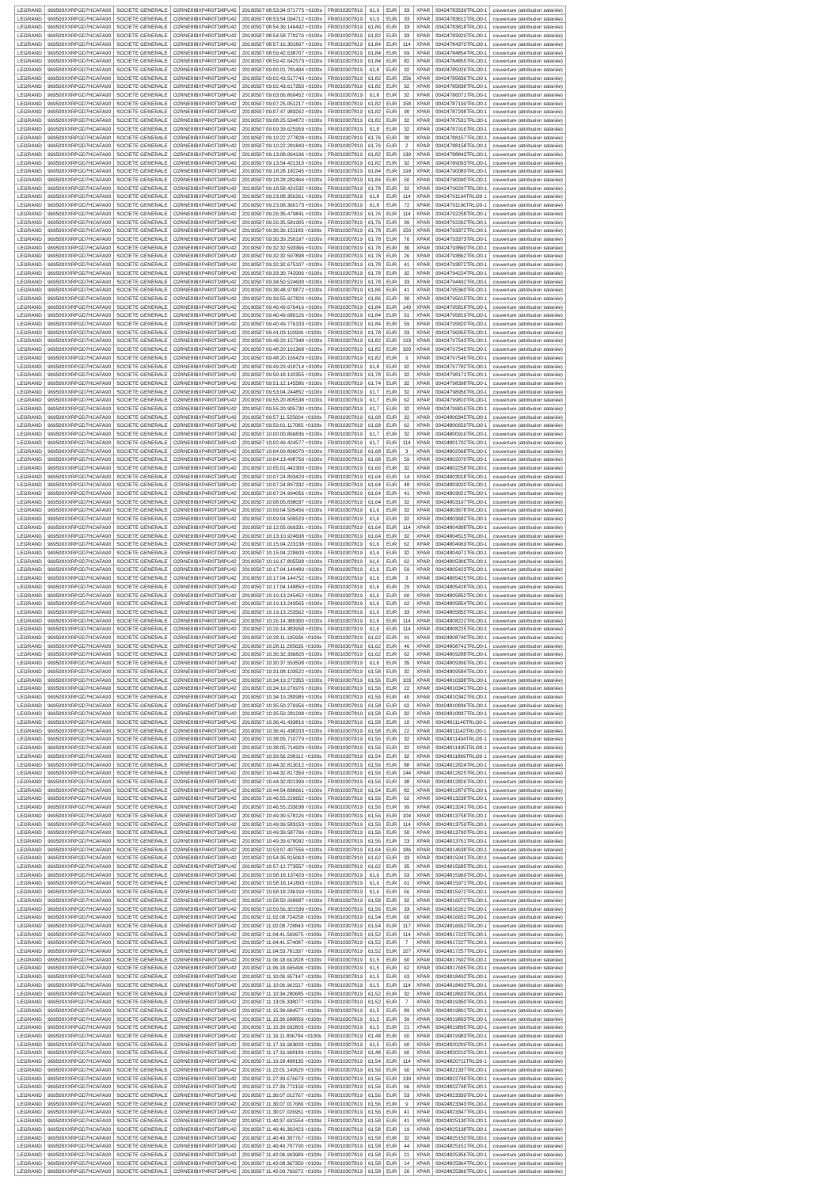| LEGRAND | 969500XXRPGD7HCAFA90 | SOCIETE GENERALE | O2RNE8IBXP4R0TD8PU42 | 20190507 08:53:34.071775 +0100s | FR0010307819 | 61,9 | EUR | 33 | XPAR | 00424783539TRLO0-1 | couverture (attribution salariée) |
| LEGRAND | 969500XXRPGD7HCAFA90 | SOCIETE GENERALE | O2RNE8IBXP4R0TD8PU42 | 20190507 08:53:54.094712 +0100s | FR0010307819 | 61,9 | EUR | 33 | XPAR | 00424783612TRLO0-1 | couverture (attribution salariée) |
| LEGRAND | 969500XXRPGD7HCAFA90 | SOCIETE GENERALE | O2RNE8IBXP4R0TD8PU42 | 20190507 08:54:39.146492 +0100s | FR0010307819 | 61,86 | EUR | 33 | XPAR | 00424783818TRLO0-1 | couverture (attribution salariée) |
| LEGRAND | 969500XXRPGD7HCAFA90 | SOCIETE GENERALE | O2RNE8IBXP4R0TD8PU42 | 20190507 08:54:58.770276 +0100s | FR0010307819 | 61,82 | EUR | 33 | XPAR | 00424783929TRLO0-1 | couverture (attribution salariée) |
| LEGRAND | 969500XXRPGD7HCAFA90 | SOCIETE GENERALE | O2RNE8IBXP4R0TD8PU42 | 20190507 08:57:16.301897 +0100s | FR0010307819 | 61,84 | EUR | 114 | XPAR | 00424784370TRLO0-1 | couverture (attribution salariée) |
| LEGRAND | 969500XXRPGD7HCAFA90 | SOCIETE GENERALE | O2RNE8IBXP4R0TD8PU42 | 20190507 08:59:42.638707 +0100s | FR0010307819 | 61,84 | EUR | 69 | XPAR | 00424784854TRLO0-1 | couverture (attribution salariée) |
| LEGRAND | 969500XXRPGD7HCAFA90 | SOCIETE GENERALE | O2RNE8IBXP4R0TD8PU42 | 20190507 08:59:42.642573 +0100s | FR0010307819 | 61,84 | EUR | 82 | XPAR | 00424784855TRLO0-1 | couverture (attribution salariée) |
| LEGRAND | 969500XXRPGD7HCAFA90 | SOCIETE GENERALE | O2RNE8IBXP4R0TD8PU42 | 20190507 09:00:01.781484 +0100s | FR0010307819 | 61,8 | EUR | 32 | XPAR | 00424785026TRLO0-1 | couverture (attribution salariée) |
| LEGRAND | 969500XXRPGD7HCAFA90 | SOCIETE GENERALE | O2RNE8IBXP4R0TD8PU42 | 20190507 09:02:43.517743 +0100s | FR0010307819 | 61,82 | EUR | 256 | XPAR | 00424785836TRLO0-1 | couverture (attribution salariée) |
| LEGRAND | 969500XXRPGD7HCAFA90 | SOCIETE GENERALE | O2RNE8IBXP4R0TD8PU42 | 20190507 09:02:43.617350 +0100s | FR0010307819 | 61,82 | EUR | 32 | XPAR | 00424785838TRLO0-1 | couverture (attribution salariée) |
| LEGRAND | 969500XXRPGD7HCAFA90 | SOCIETE GENERALE | O2RNE8IBXP4R0TD8PU42 | 20190507 09:03:06.860452 +0100s | FR0010307819 | 61,8 | EUR | 32 | XPAR | 00424786071TRLO0-1 | couverture (attribution salariée) |
| LEGRAND | 969500XXRPGD7HCAFA90 | SOCIETE GENERALE | O2RNE8IBXP4R0TD8PU42 | 20190507 09:07:25.051217 +0100s | FR0010307819 | 61,82 | EUR | 158 | XPAR | 00424787199TRLO0-1 | couverture (attribution salariée) |
| LEGRAND | 969500XXRPGD7HCAFA90 | SOCIETE GENERALE | O2RNE8IBXP4R0TD8PU42 | 20190507 09:07:47.983262 +0100s | FR0010307819 | 61,82 | EUR | 90 | XPAR | 00424787298TRLO0-1 | couverture (attribution salariée) |
| LEGRAND | 969500XXRPGD7HCAFA90 | SOCIETE GENERALE | O2RNE8IBXP4R0TD8PU42 | 20190507 09:08:25.534872 +0100s | FR0010307819 | 61,82 | EUR | 32 | XPAR | 00424787531TRLO0-1 | couverture (attribution salariée) |
| LEGRAND | 969500XXRPGD7HCAFA90 | SOCIETE GENERALE | O2RNE8IBXP4R0TD8PU42 | 20190507 09:09:39.625959 +0100s | FR0010307819 | 61,8 | EUR | 32 | XPAR | 00424787916TRLO0-1 | couverture (attribution salariée) |
| LEGRAND | 969500XXRPGD7HCAFA90 | SOCIETE GENERALE | O2RNE8IBXP4R0TD8PU42 | 20190507 09:10:22.277828 +0100s | FR0010307819 | 61,76 | EUR | 30 | XPAR | 00424788157TRLO0-1 | couverture (attribution salariée) |
| LEGRAND | 969500XXRPGD7HCAFA90 | SOCIETE GENERALE | O2RNE8IBXP4R0TD8PU42 | 20190507 09:10:22.281843 +0100s | FR0010307819 | 61,76 | EUR | 2 | XPAR | 00424788158TRLO0-1 | couverture (attribution salariée) |
| LEGRAND | 969500XXRPGD7HCAFA90 | SOCIETE GENERALE | O2RNE8IBXP4R0TD8PU42 | 20190507 09:13:08.064196 +0100s | FR0010307819 | 61,82 | EUR | 139 | XPAR | 00424788843TRLO0-1 | couverture (attribution salariée) |
| LEGRAND | 969500XXRPGD7HCAFA90 | SOCIETE GENERALE | O2RNE8IBXP4R0TD8PU42 | 20190507 09:13:54.421310 +0100s | FR0010307819 | 61,82 | EUR | 32 | XPAR | 00424789093TRLO0-1 | couverture (attribution salariée) |
| LEGRAND | 969500XXRPGD7HCAFA90 | SOCIETE GENERALE | O2RNE8IBXP4R0TD8PU42 | 20190507 09:18:28.182245 +0100s | FR0010307819 | 61,84 | EUR | 199 | XPAR | 00424790089TRLO0-1 | couverture (attribution salariée) |
| LEGRAND | 969500XXRPGD7HCAFA90 | SOCIETE GENERALE | O2RNE8IBXP4R0TD8PU42 | 20190507 09:18:28.282464 +0100s | FR0010307819 | 61,84 | EUR | 50 | XPAR | 00424790090TRLO0-1 | couverture (attribution salariée) |
| LEGRAND | 969500XXRPGD7HCAFA90 | SOCIETE GENERALE | O2RNE8IBXP4R0TD8PU42 | 20190507 09:18:58.421532 +0100s | FR0010307819 | 61,78 | EUR | 32 | XPAR | 00424790297TRLO0-1 | couverture (attribution salariée) |
| LEGRAND | 969500XXRPGD7HCAFA90 | SOCIETE GENERALE | O2RNE8IBXP4R0TD8PU42 | 20190507 09:23:08.356261 +0100s | FR0010307819 | 61,8 | EUR | 114 | XPAR | 00424791194TRLO0-1 | couverture (attribution salariée) |
| LEGRAND | 969500XXRPGD7HCAFA90 | SOCIETE GENERALE | O2RNE8IBXP4R0TD8PU42 | 20190507 09:23:08.360173 +0100s | FR0010307819 | 61,8 | EUR | 72 | XPAR | 00424791196TRLO0-1 | couverture (attribution salariée) |
| LEGRAND | 969500XXRPGD7HCAFA90 | SOCIETE GENERALE | O2RNE8IBXP4R0TD8PU42 | 20190507 09:26:35.479841 +0100s | FR0010307819 | 61,76 | EUR | 114 | XPAR | 00424792258TRLO0-1 | couverture (attribution salariée) |
| LEGRAND | 969500XXRPGD7HCAFA90 | SOCIETE GENERALE | O2RNE8IBXP4R0TD8PU42 | 20190507 09:26:35.581905 +0100s | FR0010307819 | 61,76 | EUR | 39 | XPAR | 00424792262TRLO0-1 | couverture (attribution salariée) |
| LEGRAND | 969500XXRPGD7HCAFA90 | SOCIETE GENERALE | O2RNE8IBXP4R0TD8PU42 | 20190507 09:30:39.151183 +0100s | FR0010307819 | 61,78 | EUR | 150 | XPAR | 00424793372TRLO0-1 | couverture (attribution salariée) |
| LEGRAND | 969500XXRPGD7HCAFA90 | SOCIETE GENERALE | O2RNE8IBXP4R0TD8PU42 | 20190507 09:30:39.250197 +0100s | FR0010307819 | 61,78 | EUR | 76 | XPAR | 00424793373TRLO0-1 | couverture (attribution salariée) |
| LEGRAND | 969500XXRPGD7HCAFA90 | SOCIETE GENERALE | O2RNE8IBXP4R0TD8PU42 | 20190507 09:32:32.593366 +0100s | FR0010307819 | 61,78 | EUR | 36 | XPAR | 00424793860TRLO0-1 | couverture (attribution salariée) |
| LEGRAND | 969500XXRPGD7HCAFA90 | SOCIETE GENERALE | O2RNE8IBXP4R0TD8PU42 | 20190507 09:32:32.597898 +0100s | FR0010307819 | 61,78 | EUR | 26 | XPAR | 00424793862TRLO0-1 | couverture (attribution salariée) |
| LEGRAND | 969500XXRPGD7HCAFA90 | SOCIETE GENERALE | O2RNE8IBXP4R0TD8PU42 | 20190507 09:32:32.675107 +0100s | FR0010307819 | 61,78 | EUR | 41 | XPAR | 00424793872TRLO0-1 | couverture (attribution salariée) |
| LEGRAND | 969500XXRPGD7HCAFA90 | SOCIETE GENERALE | O2RNE8IBXP4R0TD8PU42 | 20190507 09:33:30.742006 +0100s | FR0010307819 | 61,78 | EUR | 32 | XPAR | 00424794224TRLO0-1 | couverture (attribution salariée) |
| LEGRAND | 969500XXRPGD7HCAFA90 | SOCIETE GENERALE | O2RNE8IBXP4R0TD8PU42 | 20190507 09:34:50.524600 +0100s | FR0010307819 | 61,78 | EUR | 33 | XPAR | 00424794492TRLO0-1 | couverture (attribution salariée) |
| LEGRAND | 969500XXRPGD7HCAFA90 | SOCIETE GENERALE | O2RNE8IBXP4R0TD8PU42 | 20190507 09:38:48.970872 +0100s | FR0010307819 | 61,86 | EUR | 41 | XPAR | 00424795360TRLO0-1 | couverture (attribution salariée) |
| LEGRAND | 969500XXRPGD7HCAFA90 | SOCIETE GENERALE | O2RNE8IBXP4R0TD8PU42 | 20190507 09:39:55.927820 +0100s | FR0010307819 | 61,86 | EUR | 30 | XPAR | 00424795615TRLO0-1 | couverture (attribution salariée) |
| LEGRAND | 969500XXRPGD7HCAFA90 | SOCIETE GENERALE | O2RNE8IBXP4R0TD8PU42 | 20190507 09:40:49.676416 +0100s | FR0010307819 | 61,84 | EUR | 140 | XPAR | 00424795818TRLO0-1 | couverture (attribution salariée) |
| LEGRAND | 969500XXRPGD7HCAFA90 | SOCIETE GENERALE | O2RNE8IBXP4R0TD8PU42 | 20190507 09:40:49.680126 +0100s | FR0010307819 | 61,84 | EUR | 51 | XPAR | 00424795819TRLO0-1 | couverture (attribution salariée) |
| LEGRAND | 969500XXRPGD7HCAFA90 | SOCIETE GENERALE | O2RNE8IBXP4R0TD8PU42 | 20190507 09:40:49.776103 +0100s | FR0010307819 | 61,84 | EUR | 59 | XPAR | 00424795820TRLO0-1 | couverture (attribution salariée) |
| LEGRAND | 969500XXRPGD7HCAFA90 | SOCIETE GENERALE | O2RNE8IBXP4R0TD8PU42 | 20190507 09:41:03.110996 +0100s | FR0010307819 | 61,78 | EUR | 33 | XPAR | 00424796055TRLO0-1 | couverture (attribution salariée) |
| LEGRAND | 969500XXRPGD7HCAFA90 | SOCIETE GENERALE | O2RNE8IBXP4R0TD8PU42 | 20190507 09:48:20.157348 +0100s | FR0010307819 | 61,82 | EUR | 193 | XPAR | 00424797543TRLO0-1 | couverture (attribution salariée) |
| LEGRAND | 969500XXRPGD7HCAFA90 | SOCIETE GENERALE | O2RNE8IBXP4R0TD8PU42 | 20190507 09:48:20.161368 +0100s | FR0010307819 | 61,82 | EUR | 100 | XPAR | 00424797545TRLO0-1 | couverture (attribution salariée) |
| LEGRAND | 969500XXRPGD7HCAFA90 | SOCIETE GENERALE | O2RNE8IBXP4R0TD8PU42 | 20190507 09:48:20.165429 +0100s | FR0010307819 | 61,82 | EUR | 9 | XPAR | 00424797546TRLO0-1 | couverture (attribution salariée) |
| LEGRAND | 969500XXRPGD7HCAFA90 | SOCIETE GENERALE | O2RNE8IBXP4R0TD8PU42 | 20190507 09:49:29.918714 +0100s | FR0010307819 | 61,8 | EUR | 32 | XPAR | 00424797782TRLO0-1 | couverture (attribution salariée) |
| LEGRAND | 969500XXRPGD7HCAFA90 | SOCIETE GENERALE | O2RNE8IBXP4R0TD8PU42 | 20190507 09:50:18.192355 +0100s | FR0010307819 | 61,78 | EUR | 32 | XPAR | 00424798171TRLO0-1 | couverture (attribution salariée) |
| LEGRAND | 969500XXRPGD7HCAFA90 | SOCIETE GENERALE | O2RNE8IBXP4R0TD8PU42 | 20190507 09:51:12.145586 +0100s | FR0010307819 | 61,74 | EUR | 32 | XPAR | 00424798398TRLO0-1 | couverture (attribution salariée) |
| LEGRAND | 969500XXRPGD7HCAFA90 | SOCIETE GENERALE | O2RNE8IBXP4R0TD8PU42 | 20190507 09:53:04.244852 +0100s | FR0010307819 | 61,7 | EUR | 32 | XPAR | 00424798956TRLO0-1 | couverture (attribution salariée) |
| LEGRAND | 969500XXRPGD7HCAFA90 | SOCIETE GENERALE | O2RNE8IBXP4R0TD8PU42 | 20190507 09:55:20.805538 +0100s | FR0010307819 | 61,7 | EUR | 62 | XPAR | 00424799810TRLO0-1 | couverture (attribution salariée) |
| LEGRAND | 969500XXRPGD7HCAFA90 | SOCIETE GENERALE | O2RNE8IBXP4R0TD8PU42 | 20190507 09:55:20.905730 +0100s | FR0010307819 | 61,7 | EUR | 32 | XPAR | 00424799816TRLO0-1 | couverture (attribution salariée) |
| LEGRAND | 969500XXRPGD7HCAFA90 | SOCIETE GENERALE | O2RNE8IBXP4R0TD8PU42 | 20190507 09:57:11.525604 +0100s | FR0010307819 | 61,68 | EUR | 32 | XPAR | 00424800345TRLO0-1 | couverture (attribution salariée) |
| LEGRAND | 969500XXRPGD7HCAFA90 | SOCIETE GENERALE | O2RNE8IBXP4R0TD8PU42 | 20190507 09:59:01.117085 +0100s | FR0010307819 | 61,68 | EUR | 62 | XPAR | 00424800659TRLO0-1 | couverture (attribution salariée) |
| LEGRAND | 969500XXRPGD7HCAFA90 | SOCIETE GENERALE | O2RNE8IBXP4R0TD8PU42 | 20190507 10:00:00.866836 +0100s | FR0010307819 | 61,7 | EUR | 32 | XPAR | 00424800916TRLO0-1 | couverture (attribution salariée) |
| LEGRAND | 969500XXRPGD7HCAFA90 | SOCIETE GENERALE | O2RNE8IBXP4R0TD8PU42 | 20190507 10:02:49.424577 +0100s | FR0010307819 | 61,7 | EUR | 114 | XPAR | 00424801702TRLO0-1 | couverture (attribution salariée) |
| LEGRAND | 969500XXRPGD7HCAFA90 | SOCIETE GENERALE | O2RNE8IBXP4R0TD8PU42 | 20190507 10:04:09.896070 +0100s | FR0010307819 | 61,68 | EUR | 3 | XPAR | 00424802068TRLO0-1 | couverture (attribution salariée) |
| LEGRAND | 969500XXRPGD7HCAFA90 | SOCIETE GENERALE | O2RNE8IBXP4R0TD8PU42 | 20190507 10:04:13.498750 +0100s | FR0010307819 | 61,68 | EUR | 59 | XPAR | 00424802070TRLO0-1 | couverture (attribution salariée) |
| LEGRAND | 969500XXRPGD7HCAFA90 | SOCIETE GENERALE | O2RNE8IBXP4R0TD8PU42 | 20190507 10:05:01.442300 +0100s | FR0010307819 | 61,66 | EUR | 32 | XPAR | 00424802258TRLO0-1 | couverture (attribution salariée) |
| LEGRAND | 969500XXRPGD7HCAFA90 | SOCIETE GENERALE | O2RNE8IBXP4R0TD8PU42 | 20190507 10:07:24.893420 +0100s | FR0010307819 | 61,64 | EUR | 14 | XPAR | 00424803018TRLO0-1 | couverture (attribution salariée) |
| LEGRAND | 969500XXRPGD7HCAFA90 | SOCIETE GENERALE | O2RNE8IBXP4R0TD8PU42 | 20190507 10:07:24.897332 +0100s | FR0010307819 | 61,64 | EUR | 48 | XPAR | 00424803020TRLO0-1 | couverture (attribution salariée) |
| LEGRAND | 969500XXRPGD7HCAFA90 | SOCIETE GENERALE | O2RNE8IBXP4R0TD8PU42 | 20190507 10:07:24.994056 +0100s | FR0010307819 | 61,64 | EUR | 41 | XPAR | 00424803021TRLO0-1 | couverture (attribution salariée) |
| LEGRAND | 969500XXRPGD7HCAFA90 | SOCIETE GENERALE | O2RNE8IBXP4R0TD8PU42 | 20190507 10:08:05.838037 +0100s | FR0010307819 | 61,64 | EUR | 32 | XPAR | 00424803197TRLO0-1 | couverture (attribution salariée) |
| LEGRAND | 969500XXRPGD7HCAFA90 | SOCIETE GENERALE | O2RNE8IBXP4R0TD8PU42 | 20190507 10:09:04.505456 +0100s | FR0010307819 | 61,6 | EUR | 32 | XPAR | 00424803678TRLO0-1 | couverture (attribution salariée) |
| LEGRAND | 969500XXRPGD7HCAFA90 | SOCIETE GENERALE | O2RNE8IBXP4R0TD8PU42 | 20190507 10:09:04.509529 +0100s | FR0010307819 | 61,6 | EUR | 32 | XPAR | 00424803682TRLO0-1 | couverture (attribution salariée) |
| LEGRAND | 969500XXRPGD7HCAFA90 | SOCIETE GENERALE | O2RNE8IBXP4R0TD8PU42 | 20190507 10:12:05.069331 +0100s | FR0010307819 | 61,64 | EUR | 114 | XPAR | 00424804308TRLO0-1 | couverture (attribution salariée) |
| LEGRAND | 969500XXRPGD7HCAFA90 | SOCIETE GENERALE | O2RNE8IBXP4R0TD8PU42 | 20190507 10:13:10.924608 +0100s | FR0010307819 | 61,64 | EUR | 32 | XPAR | 00424804515TRLO0-1 | couverture (attribution salariée) |
| LEGRAND | 969500XXRPGD7HCAFA90 | SOCIETE GENERALE | O2RNE8IBXP4R0TD8PU42 | 20190507 10:15:04.223138 +0100s | FR0010307819 | 61,6 | EUR | 62 | XPAR | 00424804969TRLO0-1 | couverture (attribution salariée) |
| LEGRAND | 969500XXRPGD7HCAFA90 | SOCIETE GENERALE | O2RNE8IBXP4R0TD8PU42 | 20190507 10:15:04.228603 +0100s | FR0010307819 | 61,6 | EUR | 32 | XPAR | 00424804971TRLO0-1 | couverture (attribution salariée) |
| LEGRAND | 969500XXRPGD7HCAFA90 | SOCIETE GENERALE | O2RNE8IBXP4R0TD8PU42 | 20190507 10:16:17.805508 +0100s | FR0010307819 | 61,6 | EUR | 62 | XPAR | 00424805306TRLO0-1 | couverture (attribution salariée) |
| LEGRAND | 969500XXRPGD7HCAFA90 | SOCIETE GENERALE | O2RNE8IBXP4R0TD8PU42 | 20190507 10:17:04.140489 +0100s | FR0010307819 | 61,6 | EUR | 59 | XPAR | 00424805423TRLO0-1 | couverture (attribution salariée) |
| LEGRAND | 969500XXRPGD7HCAFA90 | SOCIETE GENERALE | O2RNE8IBXP4R0TD8PU42 | 20190507 10:17:04.144752 +0100s | FR0010307819 | 61,6 | EUR | 3 | XPAR | 00424805425TRLO0-1 | couverture (attribution salariée) |
| LEGRAND | 969500XXRPGD7HCAFA90 | SOCIETE GENERALE | O2RNE8IBXP4R0TD8PU42 | 20190507 10:17:04.148859 +0100s | FR0010307819 | 61,6 | EUR | 29 | XPAR | 00424805428TRLO0-1 | couverture (attribution salariée) |
| LEGRAND | 969500XXRPGD7HCAFA90 | SOCIETE GENERALE | O2RNE8IBXP4R0TD8PU42 | 20190507 10:19:13.245452 +0100s | FR0010307819 | 61,6 | EUR | 60 | XPAR | 00424805852TRLO0-1 | couverture (attribution salariée) |
| LEGRAND | 969500XXRPGD7HCAFA90 | SOCIETE GENERALE | O2RNE8IBXP4R0TD8PU42 | 20190507 10:19:13.249565 +0100s | FR0010307819 | 61,6 | EUR | 62 | XPAR | 00424805854TRLO0-1 | couverture (attribution salariée) |
| LEGRAND | 969500XXRPGD7HCAFA90 | SOCIETE GENERALE | O2RNE8IBXP4R0TD8PU42 | 20190507 10:19:13.253562 +0100s | FR0010307819 | 61,6 | EUR | 33 | XPAR | 00424805855TRLO0-1 | couverture (attribution salariée) |
| LEGRAND | 969500XXRPGD7HCAFA90 | SOCIETE GENERALE | O2RNE8IBXP4R0TD8PU42 | 20190507 10:26:14.380300 +0100s | FR0010307819 | 61,6 | EUR | 114 | XPAR | 00424808222TRLO0-1 | couverture (attribution salariée) |
| LEGRAND | 969500XXRPGD7HCAFA90 | SOCIETE GENERALE | O2RNE8IBXP4R0TD8PU42 | 20190507 10:26:14.383958 +0100s | FR0010307819 | 61,6 | EUR | 114 | XPAR | 00424808225TRLO0-1 | couverture (attribution salariée) |
| LEGRAND | 969500XXRPGD7HCAFA90 | SOCIETE GENERALE | O2RNE8IBXP4R0TD8PU42 | 20190507 10:28:11.105936 +0100s | FR0010307819 | 61,62 | EUR | 91 | XPAR | 00424808740TRLO0-1 | couverture (attribution salariée) |
| LEGRAND | 969500XXRPGD7HCAFA90 | SOCIETE GENERALE | O2RNE8IBXP4R0TD8PU42 | 20190507 10:28:11.205635 +0100s | FR0010307819 | 61,62 | EUR | 46 | XPAR | 00424808741TRLO0-1 | couverture (attribution salariée) |
| LEGRAND | 969500XXRPGD7HCAFA90 | SOCIETE GENERALE | O2RNE8IBXP4R0TD8PU42 | 20190507 10:30:32.336820 +0100s | FR0010307819 | 61,62 | EUR | 62 | XPAR | 00424809288TRLO0-1 | couverture (attribution salariée) |
| LEGRAND | 969500XXRPGD7HCAFA90 | SOCIETE GENERALE | O2RNE8IBXP4R0TD8PU42 | 20190507 10:30:37.553508 +0100s | FR0010307819 | 61,6 | EUR | 35 | XPAR | 00424809396TRLO0-1 | couverture (attribution salariée) |
| LEGRAND | 969500XXRPGD7HCAFA90 | SOCIETE GENERALE | O2RNE8IBXP4R0TD8PU42 | 20190507 10:31:08.103522 +0100s | FR0010307819 | 61,58 | EUR | 32 | XPAR | 00424809584TRLO0-1 | couverture (attribution salariée) |
| LEGRAND | 969500XXRPGD7HCAFA90 | SOCIETE GENERALE | O2RNE8IBXP4R0TD8PU42 | 20190507 10:34:19.272355 +0100s | FR0010307819 | 61,56 | EUR | 103 | XPAR | 00424810338TRLO0-1 | couverture (attribution salariée) |
| LEGRAND | 969500XXRPGD7HCAFA90 | SOCIETE GENERALE | O2RNE8IBXP4R0TD8PU42 | 20190507 10:34:19.276976 +0100s | FR0010307819 | 61,56 | EUR | 22 | XPAR | 00424810341TRLO0-1 | couverture (attribution salariée) |
| LEGRAND | 969500XXRPGD7HCAFA90 | SOCIETE GENERALE | O2RNE8IBXP4R0TD8PU42 | 20190507 10:34:19.280985 +0100s | FR0010307819 | 61,56 | EUR | 40 | XPAR | 00424810342TRLO0-1 | couverture (attribution salariée) |
| LEGRAND | 969500XXRPGD7HCAFA90 | SOCIETE GENERALE | O2RNE8IBXP4R0TD8PU42 | 20190507 10:35:50.276956 +0100s | FR0010307819 | 61,58 | EUR | 62 | XPAR | 00424810836TRLO0-1 | couverture (attribution salariée) |
| LEGRAND | 969500XXRPGD7HCAFA90 | SOCIETE GENERALE | O2RNE8IBXP4R0TD8PU42 | 20190507 10:35:50.281298 +0100s | FR0010307819 | 61,58 | EUR | 32 | XPAR | 00424810837TRLO0-1 | couverture (attribution salariée) |
| LEGRAND | 969500XXRPGD7HCAFA90 | SOCIETE GENERALE | O2RNE8IBXP4R0TD8PU42 | 20190507 10:36:41.433816 +0100s | FR0010307819 | 61,58 | EUR | 10 | XPAR | 00424811140TRLO0-1 | couverture (attribution salariée) |
| LEGRAND | 969500XXRPGD7HCAFA90 | SOCIETE GENERALE | O2RNE8IBXP4R0TD8PU42 | 20190507 10:36:41.438203 +0100s | FR0010307819 | 61,58 | EUR | 22 | XPAR | 00424811142TRLO0-1 | couverture (attribution salariée) |
| LEGRAND | 969500XXRPGD7HCAFA90 | SOCIETE GENERALE | O2RNE8IBXP4R0TD8PU42 | 20190507 10:38:05.710779 +0100s | FR0010307819 | 61,56 | EUR | 32 | XPAR | 00424811494TRLO0-1 | couverture (attribution salariée) |
| LEGRAND | 969500XXRPGD7HCAFA90 | SOCIETE GENERALE | O2RNE8IBXP4R0TD8PU42 | 20190507 10:38:05.714929 +0100s | FR0010307819 | 61,56 | EUR | 32 | XPAR | 00424811495TRLO0-1 | couverture (attribution salariée) |
| LEGRAND | 969500XXRPGD7HCAFA90 | SOCIETE GENERALE | O2RNE8IBXP4R0TD8PU42 | 20190507 10:39:56.298112 +0100s | FR0010307819 | 61,54 | EUR | 32 | XPAR | 00424811869TRLO0-1 | couverture (attribution salariée) |
| LEGRAND | 969500XXRPGD7HCAFA90 | SOCIETE GENERALE | O2RNE8IBXP4R0TD8PU42 | 20190507 10:44:32.813012 +0100s | FR0010307819 | 61,56 | EUR | 88 | XPAR | 00424812824TRLO0-1 | couverture (attribution salariée) |
| LEGRAND | 969500XXRPGD7HCAFA90 | SOCIETE GENERALE | O2RNE8IBXP4R0TD8PU42 | 20190507 10:44:32.817359 +0100s | FR0010307819 | 61,56 | EUR | 144 | XPAR | 00424812825TRLO0-1 | couverture (attribution salariée) |
| LEGRAND | 969500XXRPGD7HCAFA90 | SOCIETE GENERALE | O2RNE8IBXP4R0TD8PU42 | 20190507 10:44:32.821399 +0100s | FR0010307819 | 61,56 | EUR | 38 | XPAR | 00424812826TRLO0-1 | couverture (attribution salariée) |
| LEGRAND | 969500XXRPGD7HCAFA90 | SOCIETE GENERALE | O2RNE8IBXP4R0TD8PU42 | 20190507 10:44:54.830661 +0100s | FR0010307819 | 61,54 | EUR | 82 | XPAR | 00424812879TRLO0-1 | couverture (attribution salariée) |
| LEGRAND | 969500XXRPGD7HCAFA90 | SOCIETE GENERALE | O2RNE8IBXP4R0TD8PU42 | 20190507 10:46:55.229652 +0100s | FR0010307819 | 61,56 | EUR | 62 | XPAR | 00424813238TRLO0-1 | couverture (attribution salariée) |
| LEGRAND | 969500XXRPGD7HCAFA90 | SOCIETE GENERALE | O2RNE8IBXP4R0TD8PU42 | 20190507 10:46:55.233638 +0100s | FR0010307819 | 61,56 | EUR | 99 | XPAR | 00424813241TRLO0-1 | couverture (attribution salariée) |
| LEGRAND | 969500XXRPGD7HCAFA90 | SOCIETE GENERALE | O2RNE8IBXP4R0TD8PU42 | 20190507 10:49:39.578126 +0100s | FR0010307819 | 61,56 | EUR | 104 | XPAR | 00424813758TRLO0-1 | couverture (attribution salariée) |
| LEGRAND | 969500XXRPGD7HCAFA90 | SOCIETE GENERALE | O2RNE8IBXP4R0TD8PU42 | 20190507 10:49:39.583153 +0100s | FR0010307819 | 61,56 | EUR | 114 | XPAR | 00424813759TRLO0-1 | couverture (attribution salariée) |
| LEGRAND | 969500XXRPGD7HCAFA90 | SOCIETE GENERALE | O2RNE8IBXP4R0TD8PU42 | 20190507 10:49:39.587766 +0100s | FR0010307819 | 61,56 | EUR | 50 | XPAR | 00424813760TRLO0-1 | couverture (attribution salariée) |
| LEGRAND | 969500XXRPGD7HCAFA90 | SOCIETE GENERALE | O2RNE8IBXP4R0TD8PU42 | 20190507 10:49:39.678092 +0100s | FR0010307819 | 61,56 | EUR | 23 | XPAR | 00424813761TRLO0-1 | couverture (attribution salariée) |
| LEGRAND | 969500XXRPGD7HCAFA90 | SOCIETE GENERALE | O2RNE8IBXP4R0TD8PU42 | 20190507 10:53:07.407556 +0100s | FR0010307819 | 61,64 | EUR | 186 | XPAR | 00424814638TRLO0-1 | couverture (attribution salariée) |
| LEGRAND | 969500XXRPGD7HCAFA90 | SOCIETE GENERALE | O2RNE8IBXP4R0TD8PU42 | 20190507 10:54:35.815063 +0100s | FR0010307819 | 61,62 | EUR | 33 | XPAR | 00424815041TRLO0-1 | couverture (attribution salariée) |
| LEGRAND | 969500XXRPGD7HCAFA90 | SOCIETE GENERALE | O2RNE8IBXP4R0TD8PU42 | 20190507 10:57:12.773557 +0100s | FR0010307819 | 61,62 | EUR | 35 | XPAR | 00424815685TRLO0-1 | couverture (attribution salariée) |
| LEGRAND | 969500XXRPGD7HCAFA90 | SOCIETE GENERALE | O2RNE8IBXP4R0TD8PU42 | 20190507 10:58:18.137429 +0100s | FR0010307819 | 61,6 | EUR | 53 | XPAR | 00424815969TRLO0-1 | couverture (attribution salariée) |
| LEGRAND | 969500XXRPGD7HCAFA90 | SOCIETE GENERALE | O2RNE8IBXP4R0TD8PU42 | 20190507 10:58:18.141893 +0100s | FR0010307819 | 61,6 | EUR | 61 | XPAR | 00424815971TRLO0-1 | couverture (attribution salariée) |
| LEGRAND | 969500XXRPGD7HCAFA90 | SOCIETE GENERALE | O2RNE8IBXP4R0TD8PU42 | 20190507 10:58:18.236169 +0100s | FR0010307819 | 61,6 | EUR | 56 | XPAR | 00424815972TRLO0-1 | couverture (attribution salariée) |
| LEGRAND | 969500XXRPGD7HCAFA90 | SOCIETE GENERALE | O2RNE8IBXP4R0TD8PU42 | 20190507 10:58:50.268687 +0100s | FR0010307819 | 61,58 | EUR | 32 | XPAR | 00424816072TRLO0-1 | couverture (attribution salariée) |
| LEGRAND | 969500XXRPGD7HCAFA90 | SOCIETE GENERALE | O2RNE8IBXP4R0TD8PU42 | 20190507 10:59:56.321539 +0100s | FR0010307819 | 61,56 | EUR | 33 | XPAR | 00424816261TRLO0-1 | couverture (attribution salariée) |
| LEGRAND | 969500XXRPGD7HCAFA90 | SOCIETE GENERALE | O2RNE8IBXP4R0TD8PU42 | 20190507 11:02:08.724258 +0100s | FR0010307819 | 61,54 | EUR | 60 | XPAR | 00424816651TRLO0-1 | couverture (attribution salariée) |
| LEGRAND | 969500XXRPGD7HCAFA90 | SOCIETE GENERALE | O2RNE8IBXP4R0TD8PU42 | 20190507 11:02:08.728843 +0100s | FR0010307819 | 61,54 | EUR | 117 | XPAR | 00424816652TRLO0-1 | couverture (attribution salariée) |
| LEGRAND | 969500XXRPGD7HCAFA90 | SOCIETE GENERALE | O2RNE8IBXP4R0TD8PU42 | 20190507 11:04:41.569975 +0100s | FR0010307819 | 61,52 | EUR | 114 | XPAR | 00424817225TRLO0-1 | couverture (attribution salariée) |
| LEGRAND | 969500XXRPGD7HCAFA90 | SOCIETE GENERALE | O2RNE8IBXP4R0TD8PU42 | 20190507 11:04:41.574087 +0100s | FR0010307819 | 61,52 | EUR | 7 | XPAR | 00424817227TRLO0-1 | couverture (attribution salariée) |
| LEGRAND | 969500XXRPGD7HCAFA90 | SOCIETE GENERALE | O2RNE8IBXP4R0TD8PU42 | 20190507 11:04:53.781337 +0100s | FR0010307819 | 61,52 | EUR | 107 | XPAR | 00424817257TRLO0-1 | couverture (attribution salariée) |
| LEGRAND | 969500XXRPGD7HCAFA90 | SOCIETE GENERALE | O2RNE8IBXP4R0TD8PU42 | 20190507 11:06:18.661828 +0100s | FR0010307819 | 61,5 | EUR | 60 | XPAR | 00424817602TRLO0-1 | couverture (attribution salariée) |
| LEGRAND | 969500XXRPGD7HCAFA90 | SOCIETE GENERALE | O2RNE8IBXP4R0TD8PU42 | 20190507 11:06:18.665496 +0100s | FR0010307819 | 61,5 | EUR | 62 | XPAR | 00424817605TRLO0-1 | couverture (attribution salariée) |
| LEGRAND | 969500XXRPGD7HCAFA90 | SOCIETE GENERALE | O2RNE8IBXP4R0TD8PU42 | 20190507 11:10:06.957147 +0100s | FR0010307819 | 61,5 | EUR | 63 | XPAR | 00424818492TRLO0-1 | couverture (attribution salariée) |
| LEGRAND | 969500XXRPGD7HCAFA90 | SOCIETE GENERALE | O2RNE8IBXP4R0TD8PU42 | 20190507 11:10:06.961517 +0100s | FR0010307819 | 61,5 | EUR | 114 | XPAR | 00424818493TRLO0-1 | couverture (attribution salariée) |
| LEGRAND | 969500XXRPGD7HCAFA90 | SOCIETE GENERALE | O2RNE8IBXP4R0TD8PU42 | 20190507 11:10:34.280685 +0100s | FR0010307819 | 61,52 | EUR | 32 | XPAR | 00424818603TRLO0-1 | couverture (attribution salariée) |
| LEGRAND | 969500XXRPGD7HCAFA90 | SOCIETE GENERALE | O2RNE8IBXP4R0TD8PU42 | 20190507 11:13:05.338077 +0100s | FR0010307819 | 61,52 | EUR | 7 | XPAR | 00424819350TRLO0-1 | couverture (attribution salariée) |
| LEGRAND | 969500XXRPGD7HCAFA90 | SOCIETE GENERALE | O2RNE8IBXP4R0TD8PU42 | 20190507 11:15:39.684577 +0100s | FR0010307819 | 61,5 | EUR | 89 | XPAR | 00424819891TRLO0-1 | couverture (attribution salariée) |
| LEGRAND | 969500XXRPGD7HCAFA90 | SOCIETE GENERALE | O2RNE8IBXP4R0TD8PU42 | 20190507 11:15:39.688859 +0100s | FR0010307819 | 61,5 | EUR | 39 | XPAR | 00424819893TRLO0-1 | couverture (attribution salariée) |
| LEGRAND | 969500XXRPGD7HCAFA90 | SOCIETE GENERALE | O2RNE8IBXP4R0TD8PU42 | 20190507 11:15:39.692803 +0100s | FR0010307819 | 61,5 | EUR | 21 | XPAR | 00424819895TRLO0-1 | couverture (attribution salariée) |
| LEGRAND | 969500XXRPGD7HCAFA90 | SOCIETE GENERALE | O2RNE8IBXP4R0TD8PU42 | 20190507 11:16:11.896784 +0100s | FR0010307819 | 61,48 | EUR | 60 | XPAR | 00424819983TRLO0-1 | couverture (attribution salariée) |
| LEGRAND | 969500XXRPGD7HCAFA90 | SOCIETE GENERALE | O2RNE8IBXP4R0TD8PU42 | 20190507 11:17:16.963603 +0100s | FR0010307819 | 61,5 | EUR | 60 | XPAR | 00424820209TRLO0-1 | couverture (attribution salariée) |
| LEGRAND | 969500XXRPGD7HCAFA90 | SOCIETE GENERALE | O2RNE8IBXP4R0TD8PU42 | 20190507 11:17:16.968189 +0100s | FR0010307819 | 61,48 | EUR | 60 | XPAR | 00424820210TRLO0-1 | couverture (attribution salariée) |
| LEGRAND | 969500XXRPGD7HCAFA90 | SOCIETE GENERALE | O2RNE8IBXP4R0TD8PU42 | 20190507 11:19:18.488135 +0100s | FR0010307819 | 61,54 | EUR | 114 | XPAR | 00424820711TRLO0-1 | couverture (attribution salariée) |
| LEGRAND | 969500XXRPGD7HCAFA90 | SOCIETE GENERALE | O2RNE8IBXP4R0TD8PU42 | 20190507 11:22:01.149520 +0100s | FR0010307819 | 61,56 | EUR | 60 | XPAR | 00424821337TRLO0-1 | couverture (attribution salariée) |
| LEGRAND | 969500XXRPGD7HCAFA90 | SOCIETE GENERALE | O2RNE8IBXP4R0TD8PU42 | 20190507 11:27:39.676673 +0100s | FR0010307819 | 61,56 | EUR | 139 | XPAR | 00424822796TRLO0-1 | couverture (attribution salariée) |
| LEGRAND | 969500XXRPGD7HCAFA90 | SOCIETE GENERALE | O2RNE8IBXP4R0TD8PU42 | 20190507 11:27:39.772150 +0100s | FR0010307819 | 61,56 | EUR | 66 | XPAR | 00424822798TRLO0-1 | couverture (attribution salariée) |
| LEGRAND | 969500XXRPGD7HCAFA90 | SOCIETE GENERALE | O2RNE8IBXP4R0TD8PU42 | 20190507 11:30:07.012767 +0100s | FR0010307819 | 61,56 | EUR | 53 | XPAR | 00424823339TRLO0-1 | couverture (attribution salariée) |
| LEGRAND | 969500XXRPGD7HCAFA90 | SOCIETE GENERALE | O2RNE8IBXP4R0TD8PU42 | 20190507 11:30:07.017686 +0100s | FR0010307819 | 61,56 | EUR | 9 | XPAR | 00424823343TRLO0-1 | couverture (attribution salariée) |
| LEGRAND | 969500XXRPGD7HCAFA90 | SOCIETE GENERALE | O2RNE8IBXP4R0TD8PU42 | 20190507 11:30:07.026951 +0100s | FR0010307819 | 61,56 | EUR | 41 | XPAR | 00424823347TRLO0-1 | couverture (attribution salariée) |
| LEGRAND | 969500XXRPGD7HCAFA90 | SOCIETE GENERALE | O2RNE8IBXP4R0TD8PU42 | 20190507 11:40:37.691554 +0100s | FR0010307819 | 61,58 | EUR | 41 | XPAR | 00424825130TRLO0-1 | couverture (attribution salariée) |
| LEGRAND | 969500XXRPGD7HCAFA90 | SOCIETE GENERALE | O2RNE8IBXP4R0TD8PU42 | 20190507 11:40:46.302423 +0100s | FR0010307819 | 61,58 | EUR | 19 | XPAR | 00424825138TRLO0-1 | couverture (attribution salariée) |
| LEGRAND | 969500XXRPGD7HCAFA90 | SOCIETE GENERALE | O2RNE8IBXP4R0TD8PU42 | 20190507 11:40:49.307767 +0100s | FR0010307819 | 61,58 | EUR | 32 | XPAR | 00424825150TRLO0-1 | couverture (attribution salariée) |
| LEGRAND | 969500XXRPGD7HCAFA90 | SOCIETE GENERALE | O2RNE8IBXP4R0TD8PU42 | 20190507 11:40:49.707790 +0100s | FR0010307819 | 61,58 | EUR | 44 | XPAR | 00424825151TRLO0-1 | couverture (attribution salariée) |
| LEGRAND | 969500XXRPGD7HCAFA90 | SOCIETE GENERALE | O2RNE8IBXP4R0TD8PU42 | 20190507 11:42:06.963989 +0100s | FR0010307819 | 61,58 | EUR | 21 | XPAR | 00424825356TRLO0-1 | couverture (attribution salariée) |
| LEGRAND | 969500XXRPGD7HCAFA90 | SOCIETE GENERALE | O2RNE8IBXP4R0TD8PU42 | 20190507 11:42:08.367350 +0100s | FR0010307819 | 61,58 | EUR | 14 | XPAR | 00424825364TRLO0-1 | couverture (attribution salariée) |
| LEGRAND | 969500XXRPGD7HCAFA90 | SOCIETE GENERALE | O2RNE8IBXP4R0TD8PU42 | 20190507 11:42:09.769272 +0100s | FR0010307819 | 61,58 | EUR | 20 | XPAR | 00424825366TRLO0-1 | couverture (attribution salariée) |